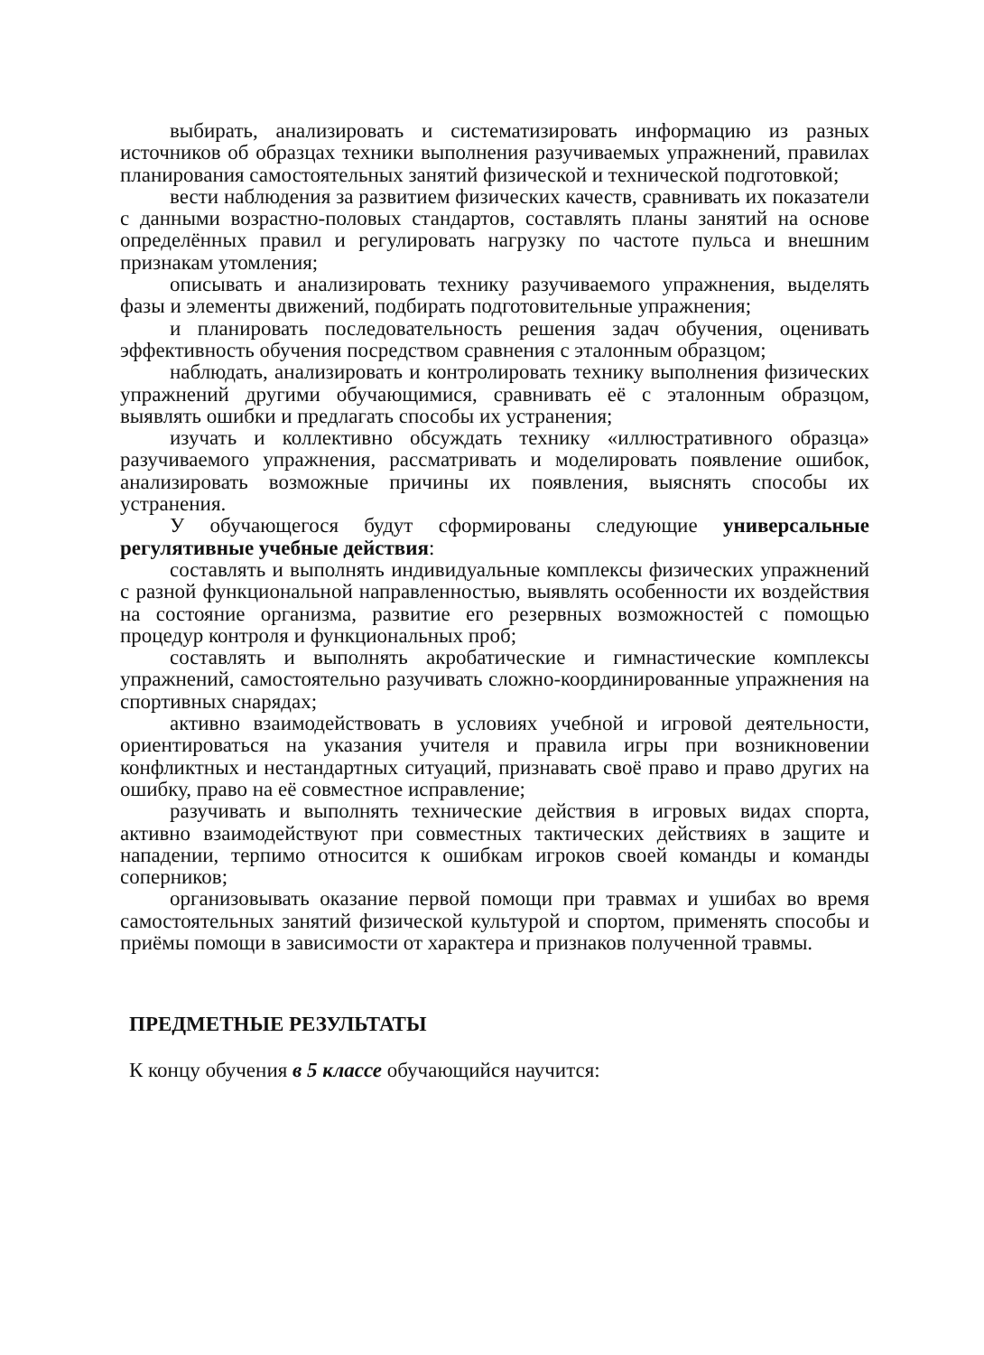выбирать, анализировать и систематизировать информацию из разных источников об образцах техники выполнения разучиваемых упражнений, правилах планирования самостоятельных занятий физической и технической подготовкой;
вести наблюдения за развитием физических качеств, сравнивать их показатели с данными возрастно-половых стандартов, составлять планы занятий на основе определённых правил и регулировать нагрузку по частоте пульса и внешним признакам утомления;
описывать и анализировать технику разучиваемого упражнения, выделять фазы и элементы движений, подбирать подготовительные упражнения;
и планировать последовательность решения задач обучения, оценивать эффективность обучения посредством сравнения с эталонным образцом;
наблюдать, анализировать и контролировать технику выполнения физических упражнений другими обучающимися, сравнивать её с эталонным образцом, выявлять ошибки и предлагать способы их устранения;
изучать и коллективно обсуждать технику «иллюстративного образца» разучиваемого упражнения, рассматривать и моделировать появление ошибок, анализировать возможные причины их появления, выяснять способы их устранения.
У обучающегося будут сформированы следующие универсальные регулятивные учебные действия:
составлять и выполнять индивидуальные комплексы физических упражнений с разной функциональной направленностью, выявлять особенности их воздействия на состояние организма, развитие его резервных возможностей с помощью процедур контроля и функциональных проб;
составлять и выполнять акробатические и гимнастические комплексы упражнений, самостоятельно разучивать сложно-координированные упражнения на спортивных снарядах;
активно взаимодействовать в условиях учебной и игровой деятельности, ориентироваться на указания учителя и правила игры при возникновении конфликтных и нестандартных ситуаций, признавать своё право и право других на ошибку, право на её совместное исправление;
разучивать и выполнять технические действия в игровых видах спорта, активно взаимодействуют при совместных тактических действиях в защите и нападении, терпимо относится к ошибкам игроков своей команды и команды соперников;
организовывать оказание первой помощи при травмах и ушибах во время самостоятельных занятий физической культурой и спортом, применять способы и приёмы помощи в зависимости от характера и признаков полученной травмы.
ПРЕДМЕТНЫЕ РЕЗУЛЬТАТЫ
К концу обучения в 5 классе обучающийся научится: